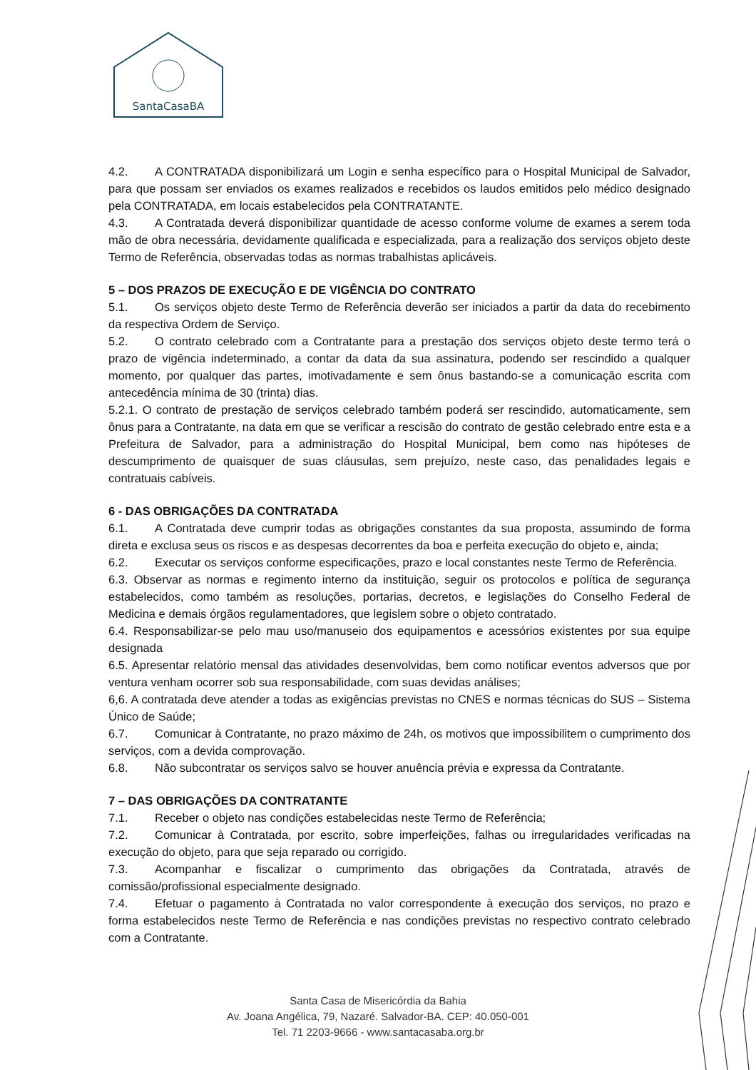SantaCasaBA
4.2. A CONTRATADA disponibilizará um Login e senha específico para o Hospital Municipal de Salvador, para que possam ser enviados os exames realizados e recebidos os laudos emitidos pelo médico designado pela CONTRATADA, em locais estabelecidos pela CONTRATANTE.
4.3. A Contratada deverá disponibilizar quantidade de acesso conforme volume de exames a serem toda mão de obra necessária, devidamente qualificada e especializada, para a realização dos serviços objeto deste Termo de Referência, observadas todas as normas trabalhistas aplicáveis.
5 – DOS PRAZOS DE EXECUÇÃO E DE VIGÊNCIA DO CONTRATO
5.1. Os serviços objeto deste Termo de Referência deverão ser iniciados a partir da data do recebimento da respectiva Ordem de Serviço.
5.2. O contrato celebrado com a Contratante para a prestação dos serviços objeto deste termo terá o prazo de vigência indeterminado, a contar da data da sua assinatura, podendo ser rescindido a qualquer momento, por qualquer das partes, imotivadamente e sem ônus bastando-se a comunicação escrita com antecedência mínima de 30 (trinta) dias.
5.2.1. O contrato de prestação de serviços celebrado também poderá ser rescindido, automaticamente, sem ônus para a Contratante, na data em que se verificar a rescisão do contrato de gestão celebrado entre esta e a Prefeitura de Salvador, para a administração do Hospital Municipal, bem como nas hipóteses de descumprimento de quaisquer de suas cláusulas, sem prejuízo, neste caso, das penalidades legais e contratuais cabíveis.
6 - DAS OBRIGAÇÕES DA CONTRATADA
6.1. A Contratada deve cumprir todas as obrigações constantes da sua proposta, assumindo de forma direta e exclusa seus os riscos e as despesas decorrentes da boa e perfeita execução do objeto e, ainda;
6.2. Executar os serviços conforme especificações, prazo e local constantes neste Termo de Referência.
6.3. Observar as normas e regimento interno da instituição, seguir os protocolos e política de segurança estabelecidos, como também as resoluções, portarias, decretos, e legislações do Conselho Federal de Medicina e demais órgãos regulamentadores, que legislem sobre o objeto contratado.
6.4. Responsabilizar-se pelo mau uso/manuseio dos equipamentos e acessórios existentes por sua equipe designada
6.5. Apresentar relatório mensal das atividades desenvolvidas, bem como notificar eventos adversos que por ventura venham ocorrer sob sua responsabilidade, com suas devidas análises;
6,6. A contratada deve atender a todas as exigências previstas no CNES e normas técnicas do SUS – Sistema Único de Saúde;
6.7. Comunicar à Contratante, no prazo máximo de 24h, os motivos que impossibilitem o cumprimento dos serviços, com a devida comprovação.
6.8. Não subcontratar os serviços salvo se houver anuência prévia e expressa da Contratante.
7 – DAS OBRIGAÇÕES DA CONTRATANTE
7.1. Receber o objeto nas condições estabelecidas neste Termo de Referência;
7.2. Comunicar à Contratada, por escrito, sobre imperfeições, falhas ou irregularidades verificadas na execução do objeto, para que seja reparado ou corrigido.
7.3. Acompanhar e fiscalizar o cumprimento das obrigações da Contratada, através de comissão/profissional especialmente designado.
7.4. Efetuar o pagamento à Contratada no valor correspondente à execução dos serviços, no prazo e forma estabelecidos neste Termo de Referência e nas condições previstas no respectivo contrato celebrado com a Contratante.
Santa Casa de Misericórdia da Bahia
Av. Joana Angélica, 79, Nazaré. Salvador-BA. CEP: 40.050-001
Tel. 71 2203-9666 - www.santacasaba.org.br